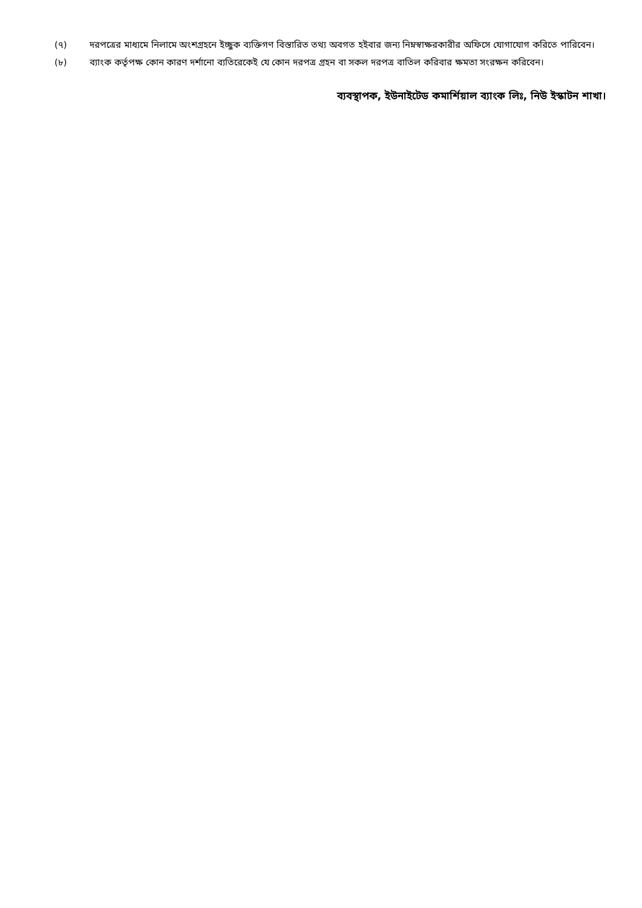(৭) দরপত্রের মাধ্যমে নিলামে অংশগ্রহনে ইচ্ছুক ব্যক্তিগণ বিস্তারিত তথ্য অবগত হইবার জন্য নিম্নস্বাক্ষরকারীর অফিসে যোগাযোগ করিতে পারিবেন।
(৮) ব্যাংক কর্তৃপক্ষ কোন কারণ দর্শানো ব্যতিরেকেই যে কোন দরপত্র গ্রহন বা সকল দরপত্র বাতিল করিবার ক্ষমতা সংরক্ষন করিবেন।
ব্যবস্থাপক, ইউনাইটেড কমার্শিয়াল ব্যাংক লিঃ, নিউ ইস্কাটন শাখা।